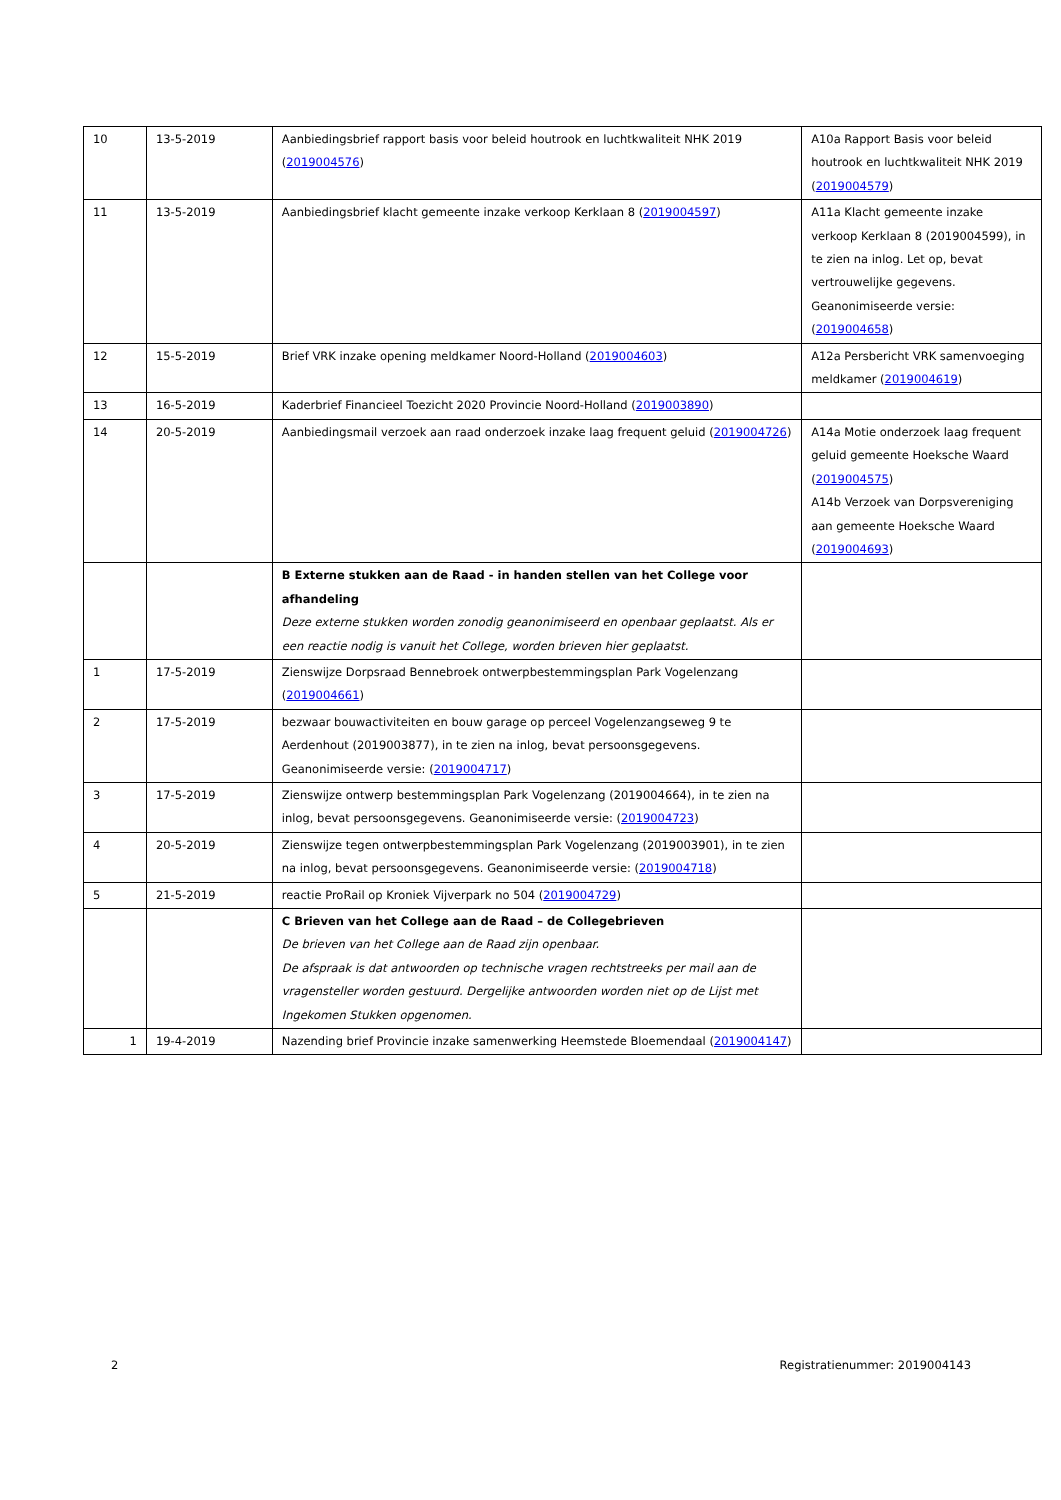| 10 | 13-5-2019 | Aanbiedingsbrief rapport basis voor beleid houtrook en luchtkwaliteit NHK 2019 ( 2019004576 ) | A10a Rapport Basis voor beleid houtrook en luchtkwaliteit NHK 2019 ( 2019004579 ) |
| 11 | 13-5-2019 | Aanbiedingsbrief klacht gemeente inzake verkoop Kerklaan 8 ( 2019004597 ) | A11a Klacht gemeente inzake verkoop Kerklaan 8 (2019004599), in te zien na inlog. Let op, bevat vertrouwelijke gegevens. Geanonimiseerde versie: ( 2019004658 ) |
| 12 | 15-5-2019 | Brief VRK inzake opening meldkamer Noord-Holland ( 2019004603 ) | A12a Persbericht VRK samenvoeging meldkamer ( 2019004619 ) |
| 13 | 16-5-2019 | Kaderbrief Financieel Toezicht 2020 Provincie Noord-Holland ( 2019003890 ) | |
| 14 | 20-5-2019 | Aanbiedingsmail verzoek aan raad onderzoek inzake laag frequent geluid ( 2019004726 ) | A14a Motie onderzoek laag frequent geluid gemeente Hoeksche Waard ( 2019004575 ) A14b Verzoek van Dorpsvereniging aan gemeente Hoeksche Waard ( 2019004693 ) |
| | | B Externe stukken aan de Raad - in handen stellen van het College voor afhandeling Deze externe stukken worden zonodig geanonimiseerd en openbaar geplaatst. Als er een reactie nodig is vanuit het College, worden brieven hier geplaatst. | |
| 1 | 17-5-2019 | Zienswijze Dorpsraad Bennebroek ontwerpbestemmingsplan Park Vogelenzang ( 2019004661 ) | |
| 2 | 17-5-2019 | bezwaar bouwactiviteiten en bouw garage op perceel Vogelenzangseweg 9 te Aerdenhout (2019003877), in te zien na inlog, bevat persoonsgegevens. Geanonimiseerde versie: ( 2019004717 ) | |
| 3 | 17-5-2019 | Zienswijze ontwerp bestemmingsplan Park Vogelenzang (2019004664), in te zien na inlog, bevat persoonsgegevens. Geanonimiseerde versie: ( 2019004723 ) | |
| 4 | 20-5-2019 | Zienswijze tegen ontwerpbestemmingsplan Park Vogelenzang (2019003901), in te zien na inlog, bevat persoonsgegevens. Geanonimiseerde versie: ( 2019004718 ) | |
| 5 | 21-5-2019 | reactie ProRail op Kroniek Vijverpark no 504 ( 2019004729 ) | |
| | | C Brieven van het College aan de Raad – de Collegebrieven De brieven van het College aan de Raad zijn openbaar. De afspraak is dat antwoorden op technische vragen rechtstreeks per mail aan de vragensteller worden gestuurd. Dergelijke antwoorden worden niet op de Lijst met Ingekomen Stukken opgenomen. | |
| 1 | 19-4-2019 | Nazending brief Provincie inzake samenwerking Heemstede Bloemendaal ( 2019004147 ) | |
2 Registratienummer: 2019004143